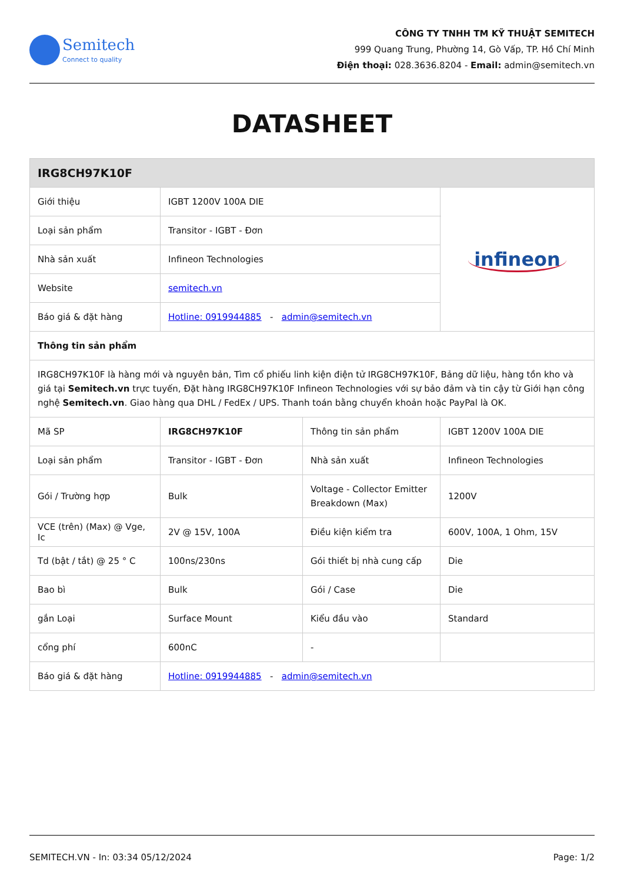Semitech
Connect to quality
CÔNG TY TNHH TM KỸ THUẬT SEMITECH
999 Quang Trung, Phường 14, Gò Vấp, TP. Hồ Chí Minh
Điện thoại: 028.3636.8204 - Email: admin@semitech.vn
DATASHEET
| IRG8CH97K10F | | | |
| --- | --- | --- | --- |
| Giới thiệu | IGBT 1200V 100A DIE | | infineon |
| Loại sản phẩm | Transitor - IGBT - Đơn | | |
| Nhà sản xuất | Infineon Technologies | | |
| Website | semitech.vn | | |
| Báo giá & đặt hàng | Hotline: 0919944885 - admin@semitech.vn | | |
| Thông tin sản phẩm | | | |
| IRG8CH97K10F là hàng mới và nguyên bản, Tìm cổ phiếu linh kiện điện tử IRG8CH97K10F, Bảng dữ liệu, hàng tồn kho và giá tại Semitech.vn trực tuyến, Đặt hàng IRG8CH97K10F Infineon Technologies với sự bảo đảm và tin cậy từ Giới hạn công nghệ Semitech.vn . Giao hàng qua DHL / FedEx / UPS. Thanh toán bằng chuyển khoản hoặc PayPal là OK. | | | |
| Mã SP | IRG8CH97K10F | Thông tin sản phẩm | IGBT 1200V 100A DIE |
| Loại sản phẩm | Transitor - IGBT - Đơn | Nhà sản xuất | Infineon Technologies |
| Gói / Trường hợp | Bulk | Voltage - Collector Emitter Breakdown (Max) | 1200V |
| VCE (trên) (Max) @ Vge, Ic | 2V @ 15V, 100A | Điều kiện kiểm tra | 600V, 100A, 1 Ohm, 15V |
| Td (bật / tắt) @ 25 ° C | 100ns/230ns | Gói thiết bị nhà cung cấp | Die |
| Bao bì | Bulk | Gói / Case | Die |
| gắn Loại | Surface Mount | Kiểu đầu vào | Standard |
| cổng phí | 600nC | - | |
| Báo giá & đặt hàng | Hotline: 0919944885 - admin@semitech.vn | | |
SEMITECH.VN - In: 03:34 05/12/2024 Page: 1/2